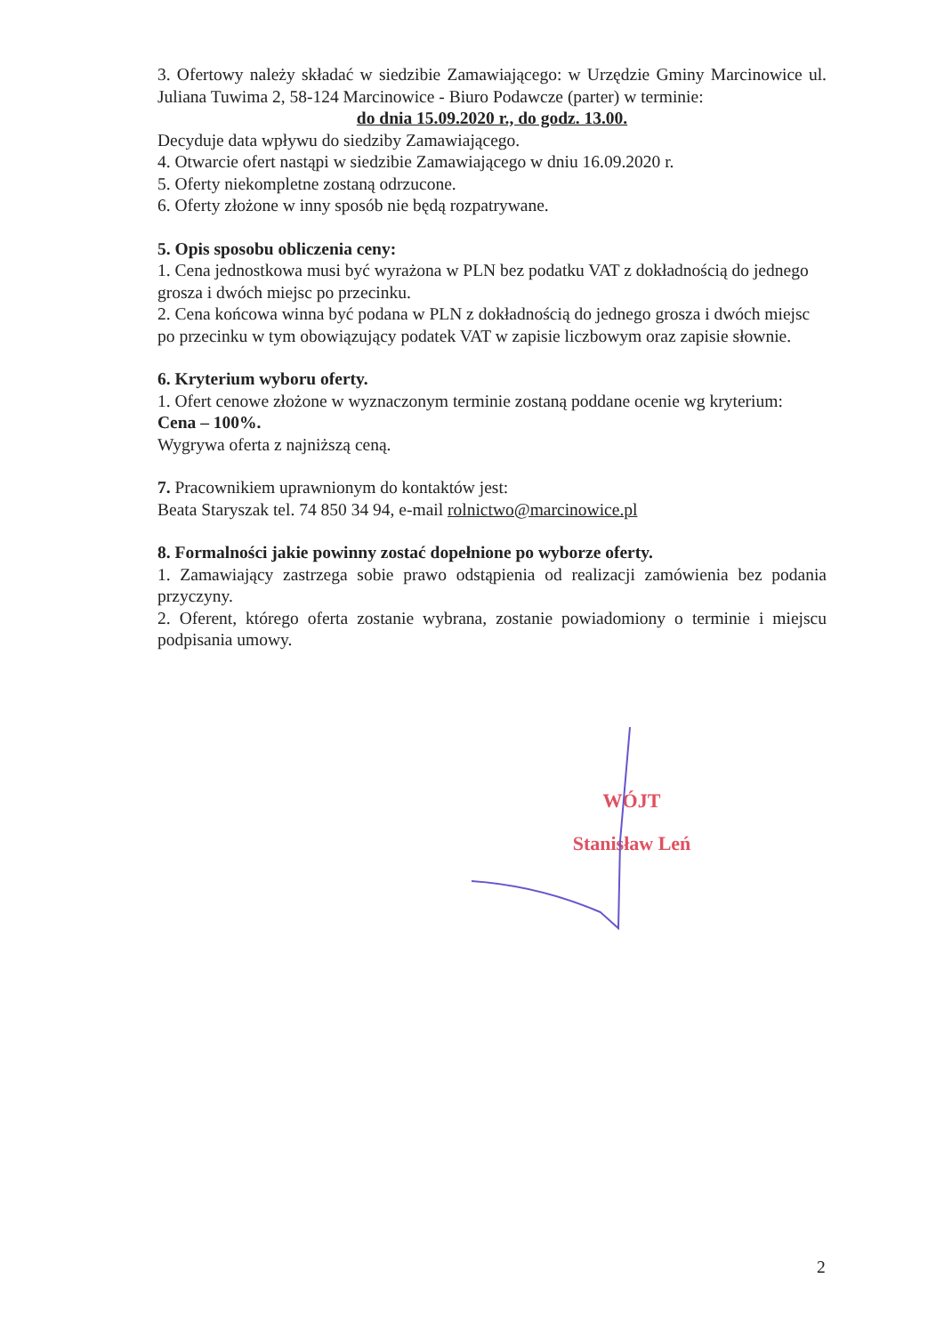3. Ofertowy należy składać w siedzibie Zamawiającego: w Urzędzie Gminy Marcinowice ul. Juliana Tuwima 2, 58-124 Marcinowice - Biuro Podawcze (parter) w terminie:
do dnia 15.09.2020 r., do godz. 13.00.
Decyduje data wpływu do siedziby Zamawiającego.
4. Otwarcie ofert nastąpi w siedzibie Zamawiającego w dniu 16.09.2020 r.
5. Oferty niekompletne zostaną odrzucone.
6. Oferty złożone w inny sposób nie będą rozpatrywane.
5. Opis sposobu obliczenia ceny:
1. Cena jednostkowa musi być wyrażona w PLN bez podatku VAT z dokładnością do jednego grosza i dwóch miejsc po przecinku.
2. Cena końcowa winna być podana w PLN z dokładnością do jednego grosza i dwóch miejsc po przecinku w tym obowiązujący podatek VAT w zapisie liczbowym oraz zapisie słownie.
6. Kryterium wyboru oferty.
1. Ofert cenowe złożone w wyznaczonym terminie zostaną poddane ocenie wg kryterium:
Cena – 100%.
Wygrywa oferta z najniższą ceną.
7. Pracownikiem uprawnionym do kontaktów jest:
Beata Staryszak tel. 74 850 34 94, e-mail rolnictwo@marcinowice.pl
8. Formalności jakie powinny zostać dopełnione po wyborze oferty.
1. Zamawiający zastrzega sobie prawo odstąpienia od realizacji zamówienia bez podania przyczyny.
2. Oferent, którego oferta zostanie wybrana, zostanie powiadomiony o terminie i miejscu podpisania umowy.
WÓJT
Stanisław Leń
2